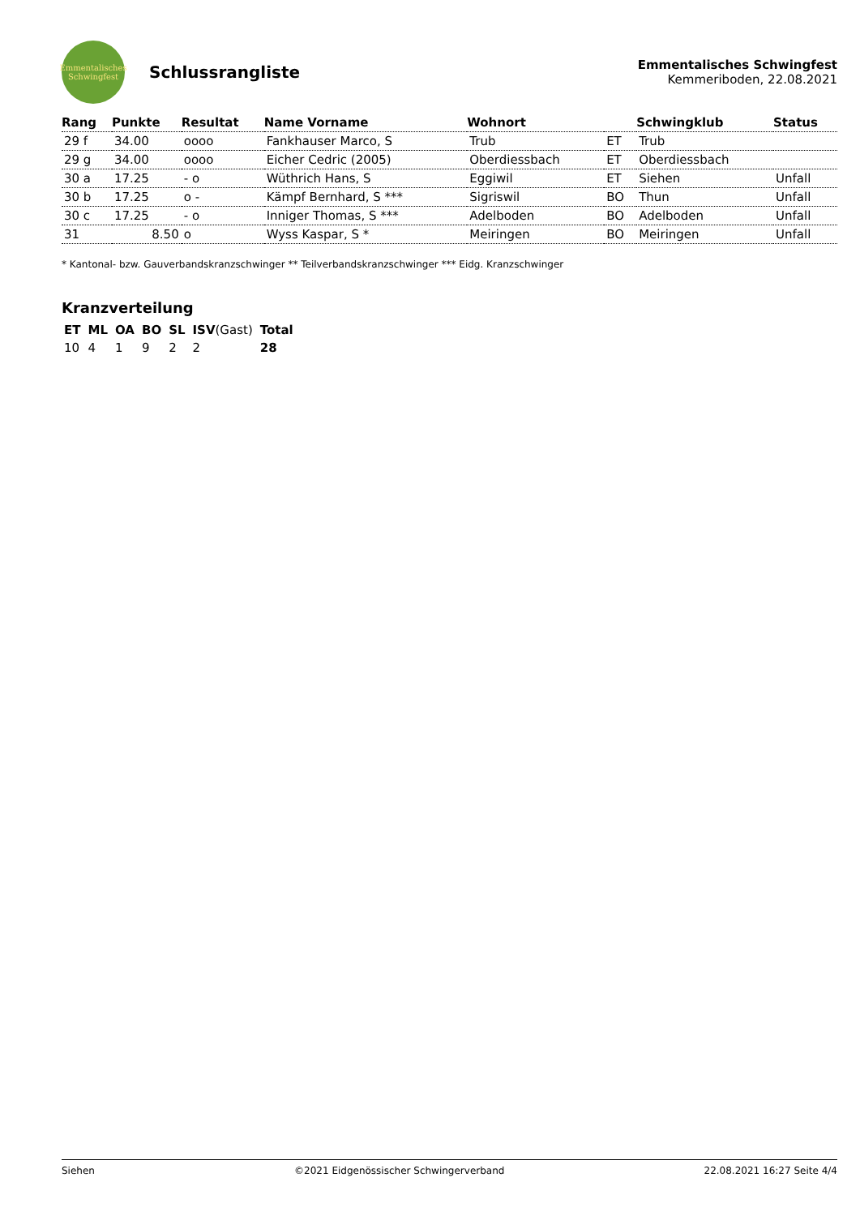Emmentalisches
Schwingfest
Schlussrangliste
Emmentalisches Schwingfest
Kemmeriboden, 22.08.2021
| Rang | Punkte | Resultat | Name Vorname | Wohnort | | Schwingklub | Status |
| --- | --- | --- | --- | --- | --- | --- | --- |
| 29 f | 34.00 | oooo | Fankhauser Marco, S | Trub | ET | Trub | |
| 29 g | 34.00 | oooo | Eicher Cedric (2005) | Oberdiessbach | ET | Oberdiessbach | |
| 30 a | 17.25 | - o | Wüthrich Hans, S | Eggiwil | ET | Siehen | Unfall |
| 30 b | 17.25 | o - | Kämpf Bernhard, S *** | Sigriswil | BO | Thun | Unfall |
| 30 c | 17.25 | - o | Inniger Thomas, S *** | Adelboden | BO | Adelboden | Unfall |
| 31 | 8.50 | o | Wyss Kaspar, S * | Meiringen | BO | Meiringen | Unfall |
* Kantonal- bzw. Gauverbandskranzschwinger ** Teilverbandskranzschwinger *** Eidg. Kranzschwinger
Kranzverteilung
| ET | ML | OA | BO | SL | ISV (Gast) | Total |
| --- | --- | --- | --- | --- | --- | --- |
| 10 | 4 | 1 | 9 | 2 | 2 | 28 |
Siehen ©2021 Eidgenössischer Schwingerverband 22.08.2021 16:27 Seite 4/4